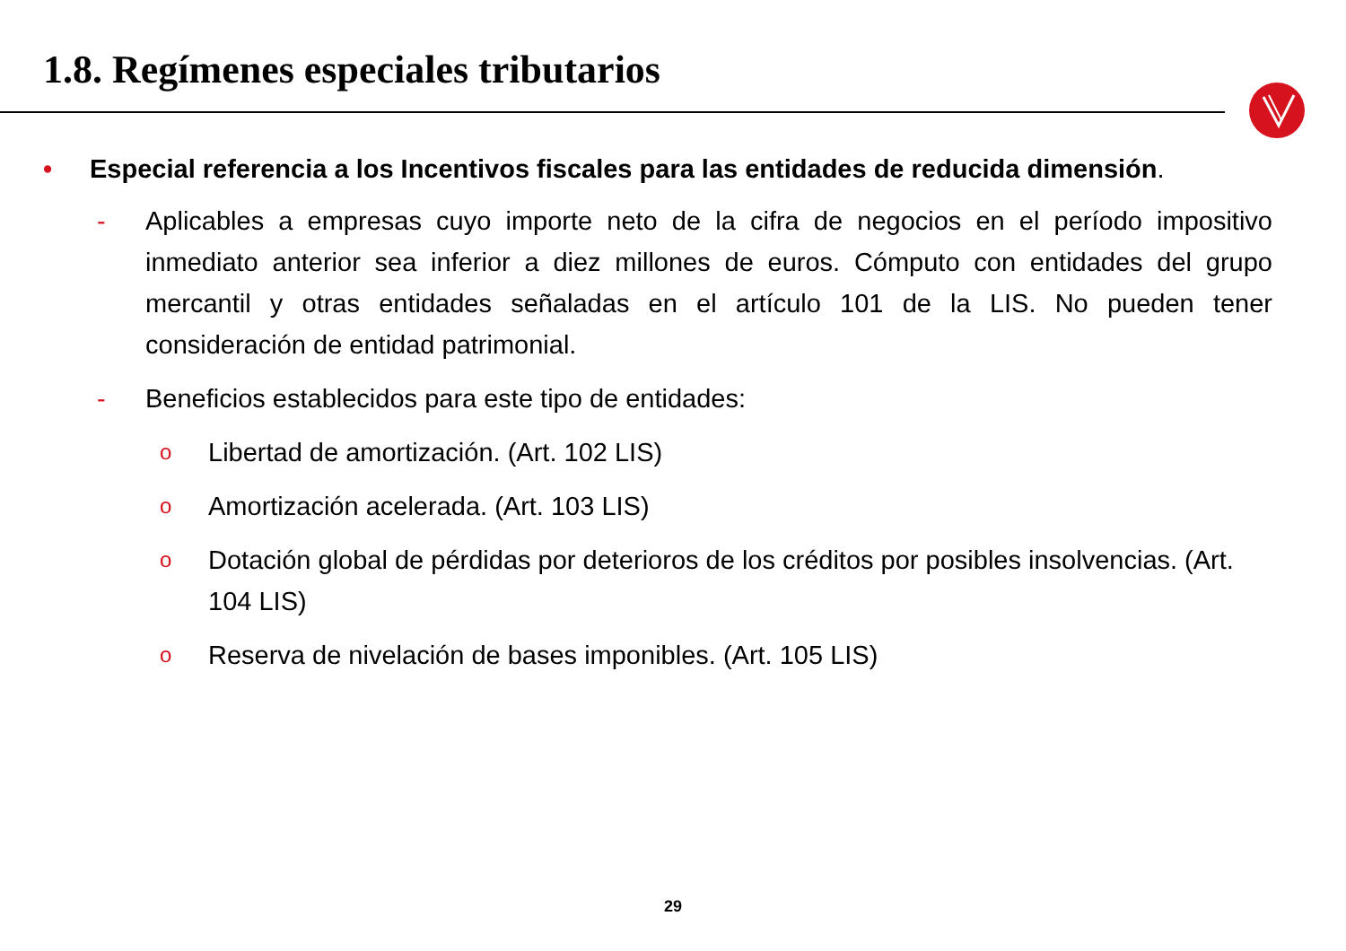1.8. Regímenes especiales tributarios
• Especial referencia a los Incentivos fiscales para las entidades de reducida dimensión.
- Aplicables a empresas cuyo importe neto de la cifra de negocios en el período impositivo inmediato anterior sea inferior a diez millones de euros. Cómputo con entidades del grupo mercantil y otras entidades señaladas en el artículo 101 de la LIS. No pueden tener consideración de entidad patrimonial.
- Beneficios establecidos para este tipo de entidades:
o
Libertad de amortización. (Art. 102 LIS)
o
Amortización acelerada. (Art. 103 LIS)
o
Dotación global de pérdidas por deterioros de los créditos por posibles insolvencias. (Art. 104 LIS)
o
Reserva de nivelación de bases imponibles. (Art. 105 LIS)
29